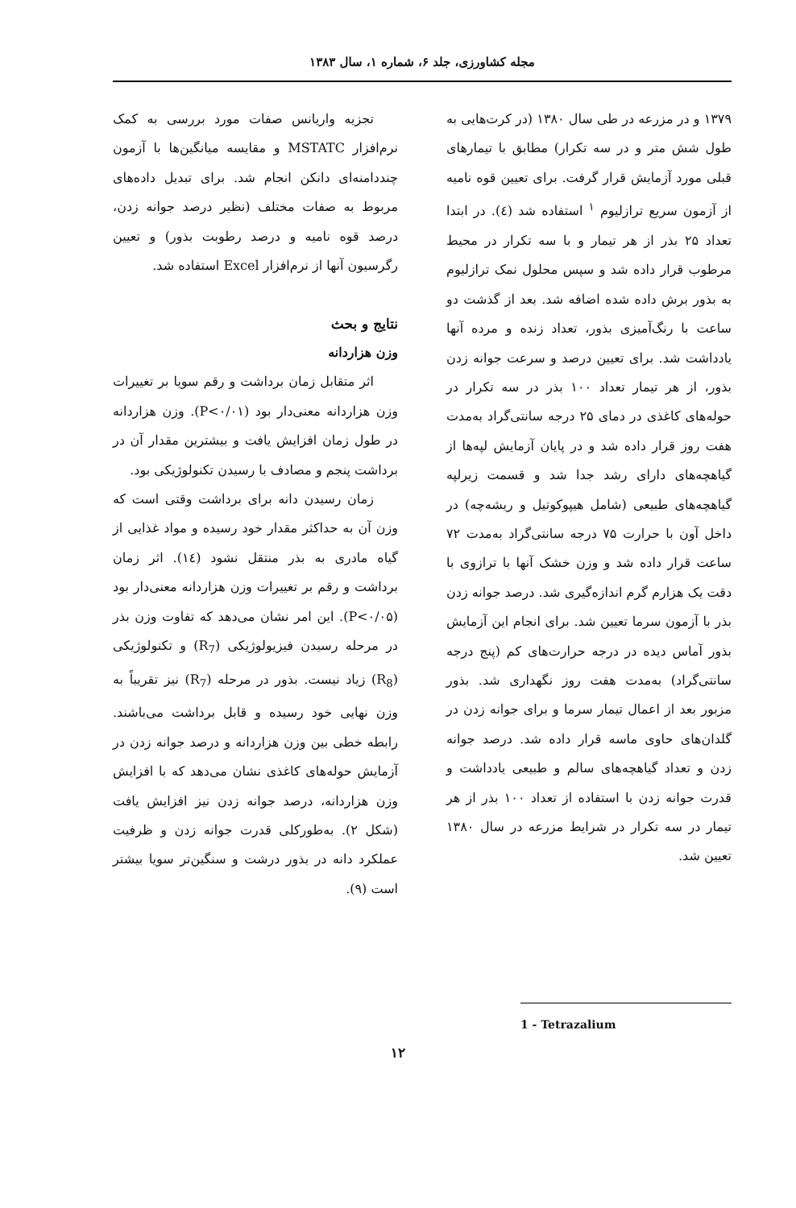مجله کشاورزی، جلد ۶، شماره ۱، سال ۱۳۸۳
۱۳۷۹ و در مزرعه در طی سال ۱۳۸۰ (در کرت‌هایی به طول شش متر و در سه تکرار) مطابق با تیمارهای قبلی مورد آزمایش قرار گرفت. برای تعیین قوه نامیه از آزمون سریع ترازلیوم <sup>۱</sup> استفاده شد (٤). در ابتدا تعداد ۲۵ بذر از هر تیمار و با سه تکرار در محیط مرطوب قرار داده شد و سپس محلول نمک ترازلیوم به بذور برش داده شده اضافه شد. بعد از گذشت دو ساعت با رنگ‌آمیزی بذور، تعداد زنده و مرده آنها یادداشت شد. برای تعیین درصد و سرعت جوانه زدن بذور، از هر تیمار تعداد ۱۰۰ بذر در سه تکرار در حوله‌های کاغذی در دمای ۲۵ درجه سانتی‌گراد به‌مدت هفت روز قرار داده شد و در پایان آزمایش لپه‌ها از گیاهچه‌های دارای رشد جدا شد و قسمت زیرلپه گیاهچه‌های طبیعی (شامل هیپوکوتیل و ریشه‌چه) در داخل آون با حرارت ۷۵ درجه سانتی‌گراد به‌مدت ۷۲ ساعت قرار داده شد و وزن خشک آنها با ترازوی با دقت یک هزارم گرم اندازه‌گیری شد. درصد جوانه زدن بذر با آزمون سرما تعیین شد. برای انجام این آزمایش بذور آماس دیده در درجه حرارت‌های کم (پنج درجه سانتی‌گراد) به‌مدت هفت روز نگهداری شد. بذور مزبور بعد از اعمال تیمار سرما و برای جوانه زدن در گلدان‌های حاوی ماسه قرار داده شد. درصد جوانه زدن و تعداد گیاهچه‌های سالم و طبیعی یادداشت و قدرت جوانه زدن با استفاده از تعداد ۱۰۰ بذر از هر تیمار در سه تکرار در شرایط مزرعه در سال ۱۳۸۰ تعیین شد.
تجزیه واریانس صفات مورد بررسی به کمک نرم‌افزار MSTATC و مقایسه میانگین‌ها با آزمون چنددامنه‌ای دانکن انجام شد. برای تبدیل داده‌های مربوط به صفات مختلف (نظیر درصد جوانه زدن، درصد قوه نامیه و درصد رطوبت بذور) و تعیین رگرسیون آنها از نرم‌افزار Excel استفاده شد.
نتایج و بحث
وزن هزاردانه
اثر متقابل زمان برداشت و رقم سویا بر تغییرات وزن هزاردانه معنی‌دار بود (P<۰/۰۱). وزن هزاردانه در طول زمان افزایش یافت و بیشترین مقدار آن در برداشت پنجم و مصادف با رسیدن تکنولوژیکی بود.
زمان رسیدن دانه برای برداشت وقتی است که وزن آن به حداکثر مقدار خود رسیده و مواد غذایی از گیاه مادری به بذر منتقل نشود (١٤). اثر زمان برداشت و رقم بر تغییرات وزن هزاردانه معنی‌دار بود (P<۰/۰۵). این امر نشان می‌دهد که تفاوت وزن بذر در مرحله رسیدن فیزیولوژیکی (R<sub>7</sub>) و تکنولوژیکی (R<sub>8</sub>) زیاد نیست. بذور در مرحله (R<sub>7</sub>) نیز تقریباً به وزن نهایی خود رسیده و قابل برداشت می‌باشند. رابطه خطی بین وزن هزاردانه و درصد جوانه زدن در آزمایش حوله‌های کاغذی نشان می‌دهد که با افزایش وزن هزاردانه، درصد جوانه زدن نیز افزایش یافت (شکل ۲). به‌طورکلی قدرت جوانه زدن و ظرفیت عملکرد دانه در بذور درشت و سنگین‌تر سویا بیشتر است (۹).
1 - Tetrazalium
۱۲